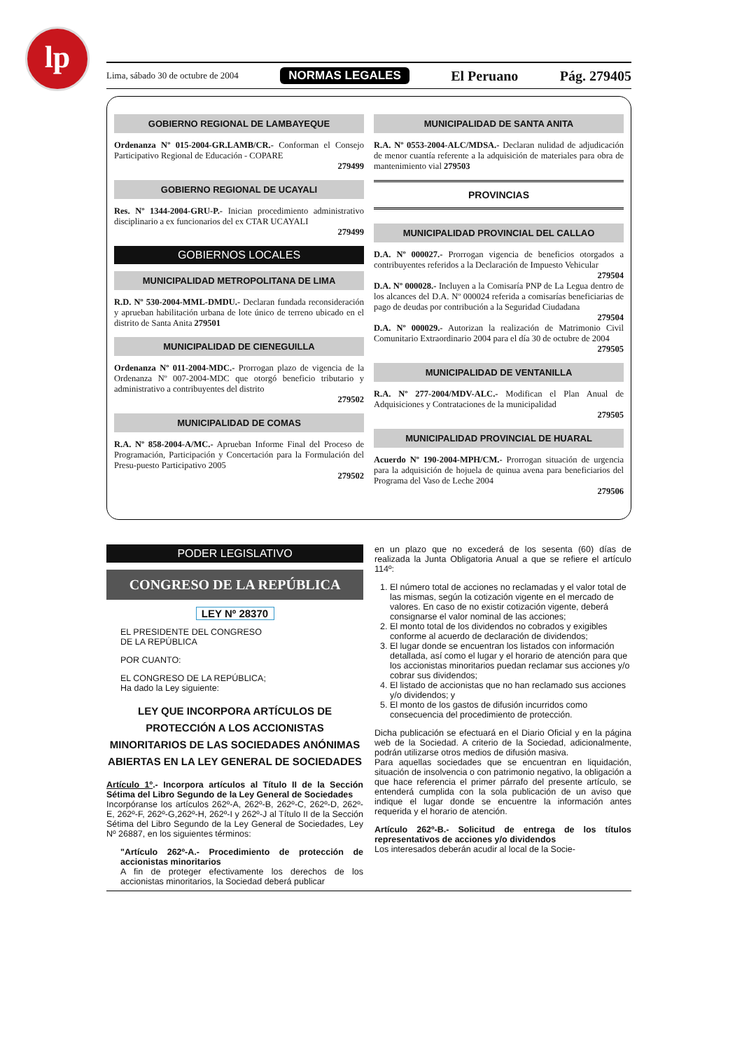lp
Lima, sábado 30 de octubre de 2004 NORMAS LEGALES El Peruano Pág. 279405
GOBIERNO REGIONAL DE LAMBAYEQUE
Ordenanza Nº 015-2004-GR.LAMB/CR.- Conforman el Consejo Participativo Regional de Educación - COPARE
279499
GOBIERNO REGIONAL DE UCAYALI
Res. Nº 1344-2004-GRU-P.- Inician procedimiento administrativo disciplinario a ex funcionarios del ex CTAR UCAYALI
279499
GOBIERNOS LOCALES
MUNICIPALIDAD METROPOLITANA DE LIMA
R.D. Nº 530-2004-MML-DMDU.- Declaran fundada reconsideración y aprueban habilitación urbana de lote único de terreno ubicado en el distrito de Santa Anita 279501
MUNICIPALIDAD DE CIENEGUILLA
Ordenanza Nº 011-2004-MDC.- Prorrogan plazo de vigencia de la Ordenanza Nº 007-2004-MDC que otorgó beneficio tributario y administrativo a contribuyentes del distrito
279502
MUNICIPALIDAD DE COMAS
R.A. Nº 858-2004-A/MC.- Aprueban Informe Final del Proceso de Programación, Participación y Concertación para la Formulación del Presu-puesto Participativo 2005
279502
MUNICIPALIDAD DE SANTA ANITA
R.A. Nº 0553-2004-ALC/MDSA.- Declaran nulidad de adjudicación de menor cuantía referente a la adquisición de materiales para obra de mantenimiento vial 279503
PROVINCIAS
MUNICIPALIDAD PROVINCIAL DEL CALLAO
D.A. Nº 000027.- Prorrogan vigencia de beneficios otorgados a contribuyentes referidos a la Declaración de Impuesto Vehicular
279504
D.A. Nº 000028.- Incluyen a la Comisaría PNP de La Legua dentro de los alcances del D.A. Nº 000024 referida a comisarías beneficiarias de pago de deudas por contribución a la Seguridad Ciudadana
279504
D.A. Nº 000029.- Autorizan la realización de Matrimonio Civil Comunitario Extraordinario 2004 para el día 30 de octubre de 2004
279505
MUNICIPALIDAD DE VENTANILLA
R.A. Nº 277-2004/MDV-ALC.- Modifican el Plan Anual de Adquisiciones y Contrataciones de la municipalidad
279505
MUNICIPALIDAD PROVINCIAL DE HUARAL
Acuerdo Nº 190-2004-MPH/CM.- Prorrogan situación de urgencia para la adquisición de hojuela de quinua avena para beneficiarios del Programa del Vaso de Leche 2004
279506
PODER LEGISLATIVO
CONGRESO DE LA REPÚBLICA
LEY Nº 28370
EL PRESIDENTE DEL CONGRESO
DE LA REPÚBLICA
POR CUANTO:
EL CONGRESO DE LA REPÚBLICA;
Ha dado la Ley siguiente:
LEY QUE INCORPORA ARTÍCULOS DE PROTECCIÓN A LOS ACCIONISTAS MINORITARIOS DE LAS SOCIEDADES ANÓNIMAS ABIERTAS EN LA LEY GENERAL DE SOCIEDADES
Artículo 1º.- Incorpora artículos al Título II de la Sección Sétima del Libro Segundo de la Ley General de Sociedades
Incorpóranse los artículos 262º-A, 262º-B, 262º-C, 262º-D, 262º-E, 262º-F, 262º-G,262º-H, 262º-I y 262º-J al Título II de la Sección Sétima del Libro Segundo de la Ley General de Sociedades, Ley Nº 26887, en los siguientes términos:
"Artículo 262º-A.- Procedimiento de protección de accionistas minoritarios
A fin de proteger efectivamente los derechos de los accionistas minoritarios, la Sociedad deberá publicar
en un plazo que no excederá de los sesenta (60) días de realizada la Junta Obligatoria Anual a que se refiere el artículo 114º:
1. El número total de acciones no reclamadas y el valor total de las mismas, según la cotización vigente en el mercado de valores. En caso de no existir cotización vigente, deberá consignarse el valor nominal de las acciones;
2. El monto total de los dividendos no cobrados y exigibles conforme al acuerdo de declaración de dividendos;
3. El lugar donde se encuentran los listados con información detallada, así como el lugar y el horario de atención para que los accionistas minoritarios puedan reclamar sus acciones y/o cobrar sus dividendos;
4. El listado de accionistas que no han reclamado sus acciones y/o dividendos; y
5. El monto de los gastos de difusión incurridos como consecuencia del procedimiento de protección.
Dicha publicación se efectuará en el Diario Oficial y en la página web de la Sociedad. A criterio de la Sociedad, adicionalmente, podrán utilizarse otros medios de difusión masiva.
Para aquellas sociedades que se encuentran en liquidación, situación de insolvencia o con patrimonio negativo, la obligación a que hace referencia el primer párrafo del presente artículo, se entenderá cumplida con la sola publicación de un aviso que indique el lugar donde se encuentre la información antes requerida y el horario de atención.
Artículo 262º-B.- Solicitud de entrega de los títulos representativos de acciones y/o dividendos
Los interesados deberán acudir al local de la Socie-